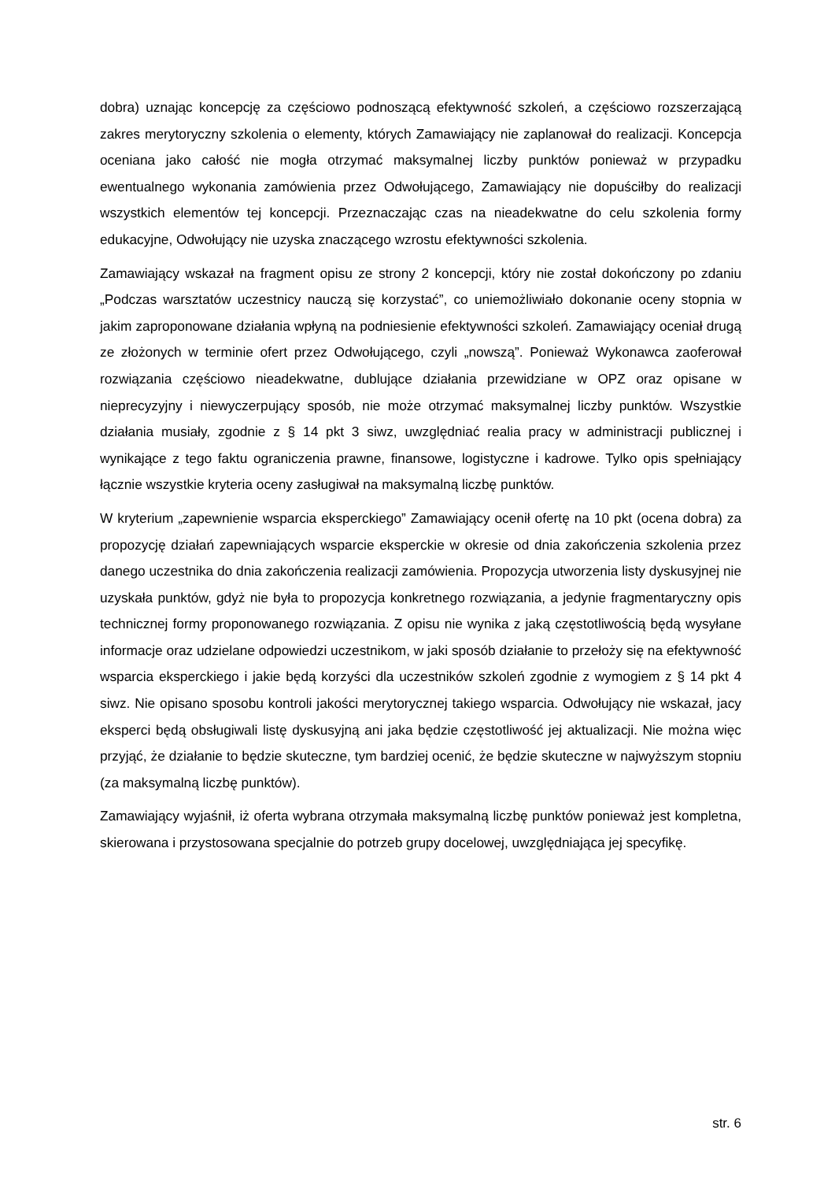dobra) uznając koncepcję za częściowo podnoszącą efektywność szkoleń, a częściowo rozszerzającą zakres merytoryczny szkolenia o elementy, których Zamawiający nie zaplanował do realizacji. Koncepcja oceniana jako całość nie mogła otrzymać maksymalnej liczby punktów ponieważ w przypadku ewentualnego wykonania zamówienia przez Odwołującego, Zamawiający nie dopuściłby do realizacji wszystkich elementów tej koncepcji. Przeznaczając czas na nieadekwatne do celu szkolenia formy edukacyjne, Odwołujący nie uzyska znaczącego wzrostu efektywności szkolenia.
Zamawiający wskazał na fragment opisu ze strony 2 koncepcji, który nie został dokończony po zdaniu „Podczas warsztatów uczestnicy nauczą się korzystać”, co uniemożliwiało dokonanie oceny stopnia w jakim zaproponowane działania wpłyną na podniesienie efektywności szkoleń. Zamawiający oceniał drugą ze złożonych w terminie ofert przez Odwołującego, czyli „nowszą”. Ponieważ Wykonawca zaoferował rozwiązania częściowo nieadekwatne, dublujące działania przewidziane w OPZ oraz opisane w nieprecyzyjny i niewyczerpujący sposób, nie może otrzymać maksymalnej liczby punktów. Wszystkie działania musiały, zgodnie z § 14 pkt 3 siwz, uwzględniać realia pracy w administracji publicznej i wynikające z tego faktu ograniczenia prawne, finansowe, logistyczne i kadrowe. Tylko opis spełniający łącznie wszystkie kryteria oceny zasługiwał na maksymalną liczbę punktów.
W kryterium „zapewnienie wsparcia eksperckiego” Zamawiający ocenił ofertę na 10 pkt (ocena dobra) za propozycję działań zapewniających wsparcie eksperckie w okresie od dnia zakończenia szkolenia przez danego uczestnika do dnia zakończenia realizacji zamówienia. Propozycja utworzenia listy dyskusyjnej nie uzyskała punktów, gdyż nie była to propozycja konkretnego rozwiązania, a jedynie fragmentaryczny opis technicznej formy proponowanego rozwiązania. Z opisu nie wynika z jaką częstotliwością będą wysyłane informacje oraz udzielane odpowiedzi uczestnikom, w jaki sposób działanie to przełoży się na efektywność wsparcia eksperckiego i jakie będą korzyści dla uczestników szkoleń zgodnie z wymogiem z § 14 pkt 4 siwz. Nie opisano sposobu kontroli jakości merytorycznej takiego wsparcia. Odwołujący nie wskazał, jacy eksperci będą obsługiwali listę dyskusyjną ani jaka będzie częstotliwość jej aktualizacji. Nie można więc przyjąć, że działanie to będzie skuteczne, tym bardziej ocenić, że będzie skuteczne w najwyższym stopniu (za maksymalną liczbę punktów).
Zamawiający wyjaśnił, iż oferta wybrana otrzymała maksymalną liczbę punktów ponieważ jest kompletna, skierowana i przystosowana specjalnie do potrzeb grupy docelowej, uwzględniająca jej specyfikę.
str. 6